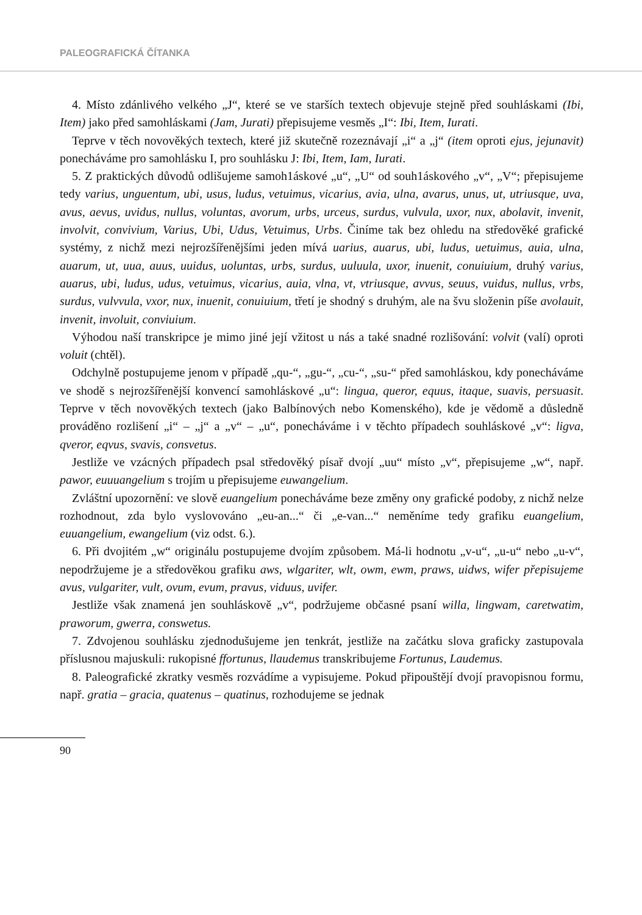PALEOGRAFICKÁ ČÍTANKA
4. Místo zdánlivého velkého „J“, které se ve starších textech objevuje stejně před souhláskami (Ibi, Item) jako před samohláskami (Jam, Jurati) přepisujeme vesměs „I“: Ibi, Item, Iurati.
Teprve v těch novověkých textech, které již skutečně rozeznávají „i“ a „j“ (item oproti ejus, jejunavit) ponecháváme pro samohlásku I, pro souhlásku J: Ibi, Item, Iam, Iurati.
5. Z praktických důvodů odlišujeme samoh1áskové „u“, „U“ od souh1áskového „v“, „V“; přepisujeme tedy varius, unguentum, ubi, usus, ludus, vetuimus, vicarius, avia, ulna, avarus, unus, ut, utriusque, uva, avus, aevus, uvidus, nullus, voluntas, avorum, urbs, urceus, surdus, vulvula, uxor, nux, abolavit, invenit, involvit, convivium, Varius, Ubi, Udus, Vetuimus, Urbs. Činíme tak bez ohledu na středověké grafické systémy, z nichž mezi nejrozšířenějšími jeden mívá uarius, auarus, ubi, ludus, uetuimus, auia, ulna, auarum, ut, uua, auus, uuidus, uoluntas, urbs, surdus, uuluula, uxor, inuenit, conuiuium, druhý varius, auarus, ubi, ludus, udus, vetuimus, vicarius, auia, vlna, vt, vtriusque, avvus, seuus, vuidus, nullus, vrbs, surdus, vulvvula, vxor, nux, inuenit, conuiuium, třetí je shodný s druhým, ale na švu složenin píše avolauit, invenit, involuit, conviuium.
Výhodou naší transkripce je mimo jiné její vžitost u nás a také snadné rozlišování: volvit (valí) oproti voluit (chtěl).
Odchylně postupujeme jenom v případě „qu-“, „gu-“, „cu-“, „su-“ před samohláskou, kdy ponecháváme ve shodě s nejrozšířenější konvencí samohláskové „u“: lingua, queror, equus, itaque, suavis, persuasit. Teprve v těch novověkých textech (jako Balbínových nebo Komenského), kde je vědomě a důsledně prováděno rozlišení „i“ – „j“ a „v“ – „u“, ponecháváme i v těchto případech souhláskové „v“: ligva, qveror, eqvus, svavis, consvetus.
Jestliže ve vzácných případech psal středověký písař dvojí „uu“ místo „v“, přepisujeme „w“, např. pawor, euuuangelium s trojím u přepisujeme euwangelium.
Zvláštní upozornění: ve slově euangelium ponecháváme beze změny ony grafické podoby, z nichž nelze rozhodnout, zda bylo vyslovováno „eu-an...“ či „e-van...“ neměníme tedy grafiku euangelium, euuangelium, ewangelium (viz odst. 6.).
6. Při dvojitém „w“ originálu postupujeme dvojím způsobem. Má-li hodnotu „v-u“, „u-u“ nebo „u-v“, nepodržujeme je a středověkou grafiku aws, wlgariter, wlt, owm, ewm, praws, uidws, wifer přepisujeme avus, vulgariter, vult, ovum, evum, pravus, viduus, uvifer.
Jestliže však znamená jen souhláskově „v“, podržujeme občasné psaní willa, lingwam, caretwatim, praworum, gwerra, conswetus.
7. Zdvojenou souhlásku zjednodušujeme jen tenkrát, jestliže na začátku slova graficky zastupovala příslusnou majuskuli: rukopisné ffortunus, llaudemus transkribujeme Fortunus, Laudemus.
8. Paleografické zkratky vesměs rozvádíme a vypisujeme. Pokud připouštějí dvojí pravopisnou formu, např. gratia – gracia, quatenus – quatinus, rozhodujeme se jednak
90